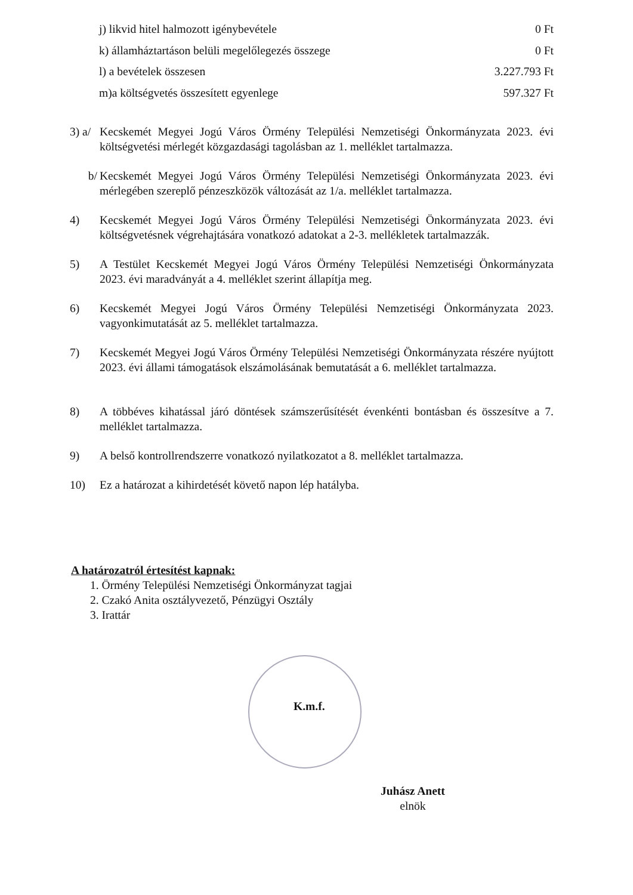j) likvid hitel halmozott igénybevétele 0 Ft
k) államháztartáson belüli megelőlegezés összege 0 Ft
l) a bevételek összesen 3.227.793 Ft
m)a költségvetés összesített egyenlege 597.327 Ft
3) a/ Kecskemét Megyei Jogú Város Örmény Települési Nemzetiségi Önkormányzata 2023. évi költségvetési mérlegét közgazdasági tagolásban az 1. melléklet tartalmazza.
b/ Kecskemét Megyei Jogú Város Örmény Települési Nemzetiségi Önkormányzata 2023. évi mérlegében szereplő pénzeszközök változását az 1/a. melléklet tartalmazza.
4) Kecskemét Megyei Jogú Város Örmény Települési Nemzetiségi Önkormányzata 2023. évi költségvetésnek végrehajtására vonatkozó adatokat a 2-3. mellékletek tartalmazzák.
5) A Testület Kecskemét Megyei Jogú Város Örmény Települési Nemzetiségi Önkormányzata 2023. évi maradványát a 4. melléklet szerint állapítja meg.
6) Kecskemét Megyei Jogú Város Örmény Települési Nemzetiségi Önkormányzata 2023. vagyonkimutatását az 5. melléklet tartalmazza.
7) Kecskemét Megyei Jogú Város Örmény Települési Nemzetiségi Önkormányzata részére nyújtott 2023. évi állami támogatások elszámolásának bemutatását a 6. melléklet tartalmazza.
8) A többéves kihatással járó döntések számszerűsítését évenkénti bontásban és összesítve a 7. melléklet tartalmazza.
9) A belső kontrollrendszerre vonatkozó nyilatkozatot a 8. melléklet tartalmazza.
10) Ez a határozat a kihirdetését követő napon lép hatályba.
A határozatról értesítést kapnak:
1. Örmény Települési Nemzetiségi Önkormányzat tagjai
2. Czakó Anita osztályvezető, Pénzügyi Osztály
3. Irattár
K.m.f.
Juhász Anett
elnök